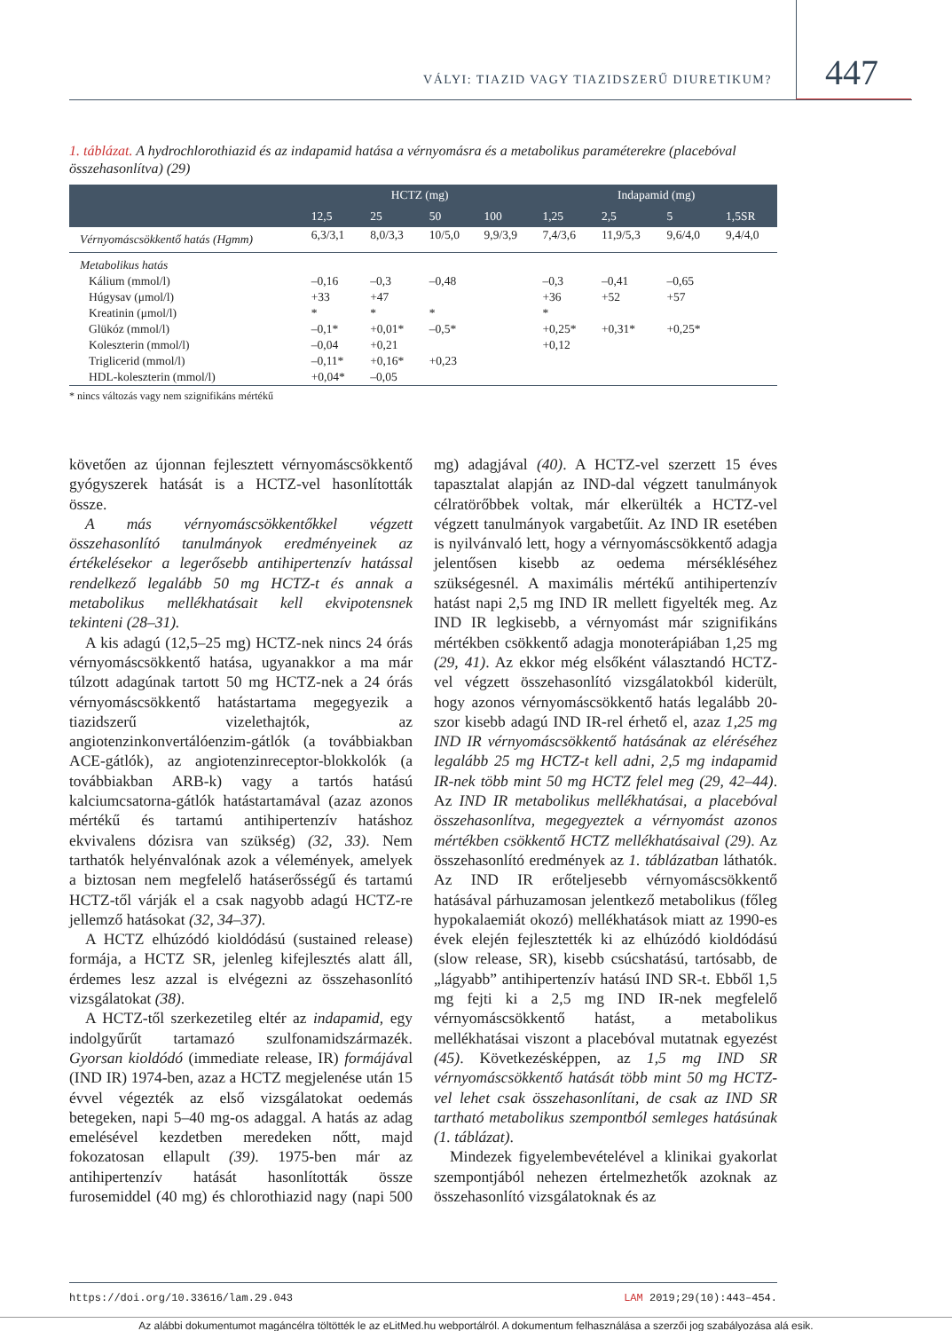VÁLYI: TIAZID VAGY TIAZIDSZERŰ DIURETIKUM? 447
1. táblázat. A hydrochlorothiazid és az indapamid hatása a vérnyomásra és a metabolikus paraméterekre (placebóval összehasonlítva) (29)
| | HCTZ (mg) | | | | Indapamid (mg) | | | |
| --- | --- | --- | --- | --- | --- | --- | --- | --- |
| | 12,5 | 25 | 50 | 100 | 1,25 | 2,5 | 5 | 1,5SR |
| Vérnyomáscsökkentő hatás (Hgmm) | 6,3/3,1 | 8,0/3,3 | 10/5,0 | 9,9/3,9 | 7,4/3,6 | 11,9/5,3 | 9,6/4,0 | 9,4/4,0 |
| Metabolikus hatás | | | | | | | | |
| Kálium (mmol/l) | –0,16 | –0,3 | –0,48 | | –0,3 | –0,41 | –0,65 | |
| Húgysav (μmol/l) | +33 | +47 | | | +36 | +52 | +57 | |
| Kreatinin (μmol/l) | * | * | * | | * | | | |
| Glükóz (mmol/l) | –0,1* | +0,01* | –0,5* | | +0,25* | +0,31* | +0,25* | |
| Koleszterin (mmol/l) | –0,04 | +0,21 | | | +0,12 | | | |
| Triglicerid (mmol/l) | –0,11* | +0,16* | +0,23 | | | | | |
| HDL-koleszterin (mmol/l) | +0,04* | –0,05 | | | | | | |
* nincs változás vagy nem szignifikáns mértékű
követően az újonnan fejlesztett vérnyomáscsökkentő gyógyszerek hatását is a HCTZ-vel hasonlították össze.
A más vérnyomáscsökkentőkkel végzett összehasonlító tanulmányok eredményeinek az értékelésekor a legerősebb antihipertenzív hatással rendelkező legalább 50 mg HCTZ-t és annak a metabolikus mellékhatásait kell ekvipotensnek tekinteni (28–31).
A kis adagú (12,5–25 mg) HCTZ-nek nincs 24 órás vérnyomáscsökkentő hatása, ugyanakkor a ma már túlzott adagúnak tartott 50 mg HCTZ-nek a 24 órás vérnyomáscsökkentő hatástartama megegyezik a tiazidszerű vizelethajtók, az angiotenzinkonvertálóenzim-gátlók (a továbbiakban ACE-gátlók), az angiotenzinreceptor-blokkolók (a továbbiakban ARB-k) vagy a tartós hatású kalciumcsatorna-gátlók hatástartamával (azaz azonos mértékű és tartamú antihipertenzív hatáshoz ekvivalens dózisra van szükség) (32, 33). Nem tarthatók helyénvalónak azok a vélemények, amelyek a biztosan nem megfelelő hatáserősségű és tartamú HCTZ-től várják el a csak nagyobb adagú HCTZ-re jellemző hatásokat (32, 34–37).
A HCTZ elhúzódó kioldódású (sustained release) formája, a HCTZ SR, jelenleg kifejlesztés alatt áll, érdemes lesz azzal is elvégezni az összehasonlító vizsgálatokat (38).
A HCTZ-től szerkezetileg eltér az indapamid, egy indolgyűrűt tartamazó szulfonamidszármazék. Gyorsan kioldódó (immediate release, IR) formájával (IND IR) 1974-ben, azaz a HCTZ megjelenése után 15 évvel végezték az első vizsgálatokat oedemás betegeken, napi 5–40 mg-os adaggal. A hatás az adag emelésével kezdetben meredeken nőtt, majd fokozatosan ellapult (39). 1975-ben már az antihipertenzív hatását hasonlították össze furosemiddel (40 mg) és chlorothiazid nagy (napi 500 mg) adagjával (40). A HCTZ-vel szerzett 15 éves tapasztalat alapján az IND-dal végzett tanulmányok célratörőbbek voltak, már elkerülték a HCTZ-vel végzett tanulmányok vargabetűit. Az IND IR esetében is nyilvánvaló lett, hogy a vérnyomáscsökkentő adagja jelentősen kisebb az oedema mérsékléséhez szükségesnél. A maximális mértékű antihipertenzív hatást napi 2,5 mg IND IR mellett figyelték meg. Az IND IR legkisebb, a vérnyomást már szignifikáns mértékben csökkentő adagja monoterápiában 1,25 mg (29, 41). Az ekkor még elsőként választandó HCTZ-vel végzett összehasonlító vizsgálatokból kiderült, hogy azonos vérnyomáscsökkentő hatás legalább 20-szor kisebb adagú IND IR-rel érhető el, azaz 1,25 mg IND IR vérnyomáscsökkentő hatásának az eléréséhez legalább 25 mg HCTZ-t kell adni, 2,5 mg indapamid IR-nek több mint 50 mg HCTZ felel meg (29, 42–44). Az IND IR metabolikus mellékhatásai, a placebóval összehasonlítva, megegyeztek a vérnyomást azonos mértékben csökkentő HCTZ mellékhatásaival (29). Az összehasonlító eredmények az 1. táblázatban láthatók. Az IND IR erőteljesebb vérnyomáscsökkentő hatásával párhuzamosan jelentkező metabolikus (főleg hypokalaemiát okozó) mellékhatások miatt az 1990-es évek elején fejlesztették ki az elhúzódó kioldódású (slow release, SR), kisebb csúcshatású, tartósabb, de „lágyabb” antihipertenzív hatású IND SR-t. Ebből 1,5 mg fejti ki a 2,5 mg IND IR-nek megfelelő vérnyomáscsökkentő hatást, a metabolikus mellékhatásai viszont a placebóval mutatnak egyezést (45). Következésképpen, az 1,5 mg IND SR vérnyomáscsökkentő hatását több mint 50 mg HCTZ-vel lehet csak összehasonlítani, de csak az IND SR tartható metabolikus szempontból semleges hatásúnak (1. táblázat).
Mindezek figyelembevételével a klinikai gyakorlat szempontjából nehezen értelmezhetők azoknak az összehasonlító vizsgálatoknak és az
https://doi.org/10.33616/lam.29.043 LAM 2019;29(10):443–454.
Az alábbi dokumentumot magáncélra töltötték le az eLitMed.hu webportálról. A dokumentum felhasználása a szerzői jog szabályozása alá esik.